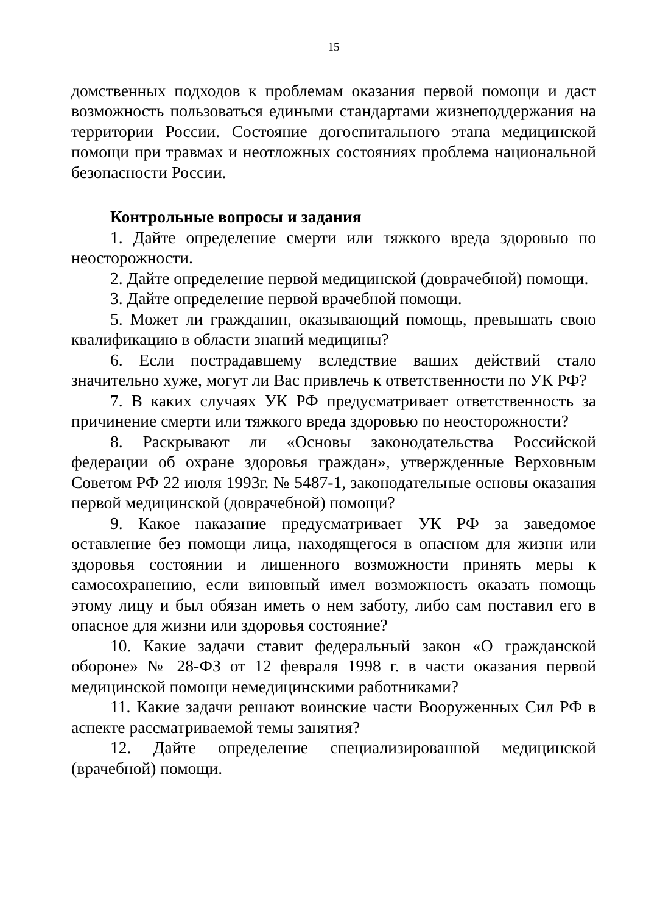15
домственных подходов к проблемам оказания первой помощи и даст возможность пользоваться едиными стандартами жизнеподдержания на территории России. Состояние догоспитального этапа медицинской помощи при травмах и неотложных состояниях проблема национальной безопасности России.
Контрольные вопросы и задания
1. Дайте определение смерти или тяжкого вреда здоровью по неосторожности.
2. Дайте определение первой медицинской (доврачебной) помощи.
3. Дайте определение первой врачебной помощи.
5. Может ли гражданин, оказывающий помощь, превышать свою квалификацию в области знаний медицины?
6. Если пострадавшему вследствие ваших действий стало значительно хуже, могут ли Вас привлечь к ответственности по УК РФ?
7. В каких случаях УК РФ предусматривает ответственность за причинение смерти или тяжкого вреда здоровью по неосторожности?
8. Раскрывают ли «Основы законодательства Российской федерации об охране здоровья граждан», утвержденные Верховным Советом РФ 22 июля 1993г. № 5487-1, законодательные основы оказания первой медицинской (доврачебной) помощи?
9. Какое наказание предусматривает УК РФ за заведомое оставление без помощи лица, находящегося в опасном для жизни или здоровья состоянии и лишенного возможности принять меры к самосохранению, если виновный имел возможность оказать помощь этому лицу и был обязан иметь о нем заботу, либо сам поставил его в опасное для жизни или здоровья состояние?
10. Какие задачи ставит федеральный закон «О гражданской обороне» № 28-ФЗ от 12 февраля 1998 г. в части оказания первой медицинской помощи немедицинскими работниками?
11. Какие задачи решают воинские части Вооруженных Сил РФ в аспекте рассматриваемой темы занятия?
12. Дайте определение специализированной медицинской (врачебной) помощи.